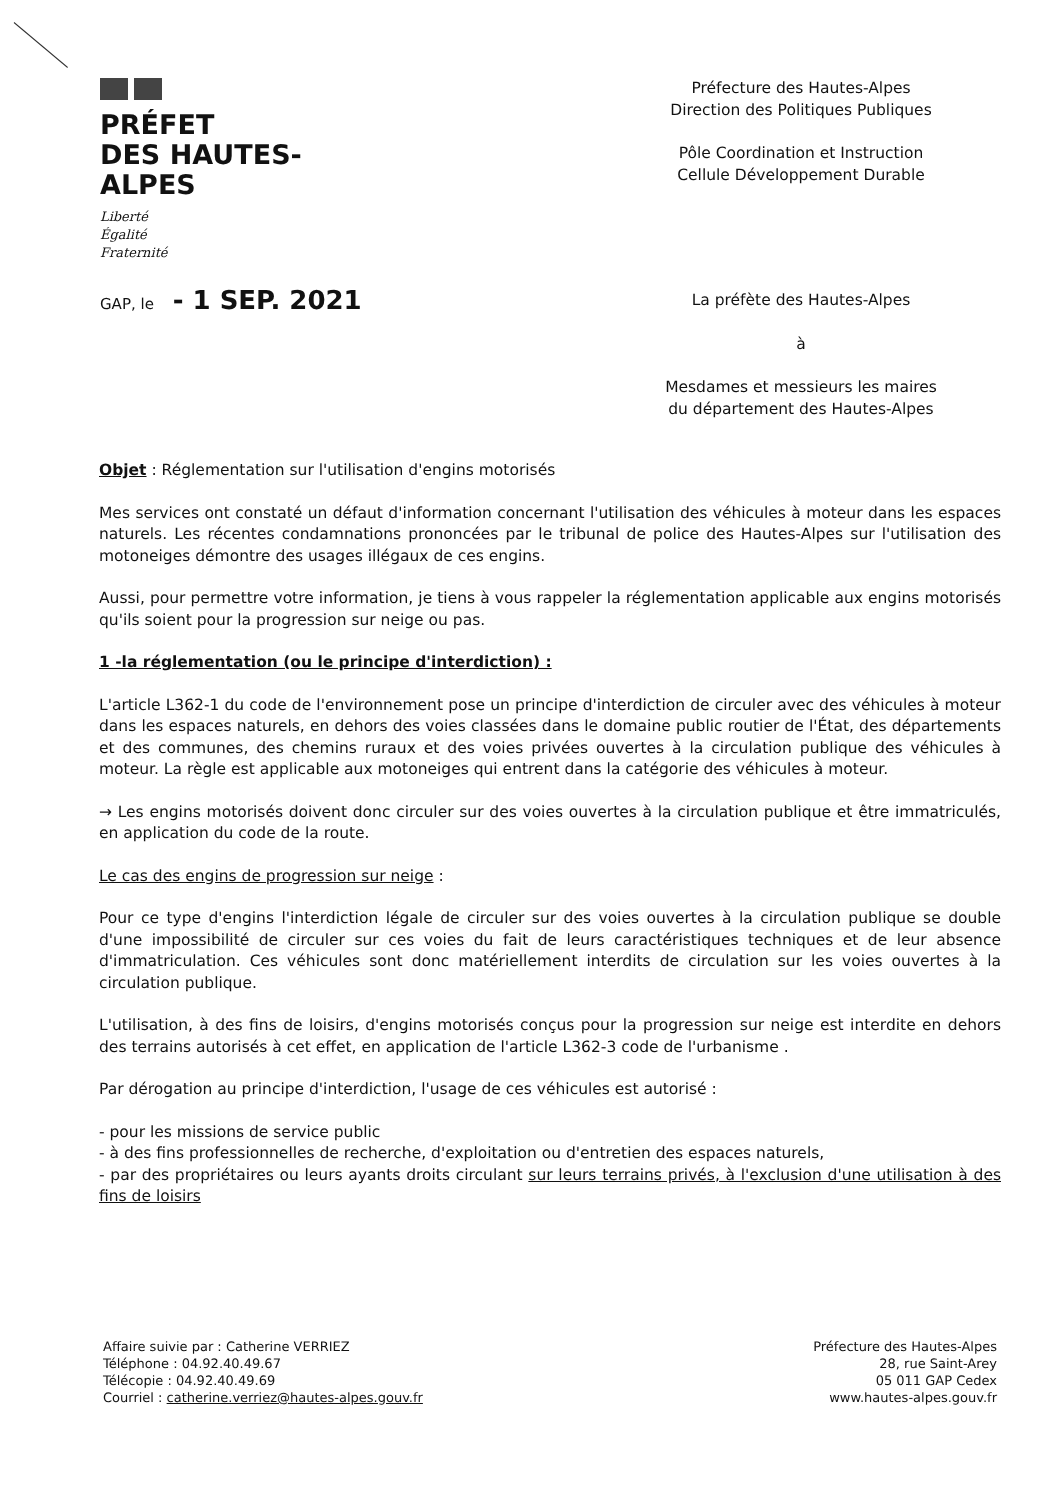PRÉFET
DES HAUTES-
ALPES
Liberté
Égalité
Fraternité
Préfecture des Hautes-Alpes
Direction des Politiques Publiques
Pôle Coordination et Instruction
Cellule Développement Durable
GAP, le - 1 SEP. 2021
La préfète des Hautes-Alpes
à
Mesdames et messieurs les maires
du département des Hautes-Alpes
Objet : Réglementation sur l'utilisation d'engins motorisés
Mes services ont constaté un défaut d'information concernant l'utilisation des véhicules à moteur dans les espaces naturels. Les récentes condamnations prononcées par le tribunal de police des Hautes-Alpes sur l'utilisation des motoneiges démontre des usages illégaux de ces engins.
Aussi, pour permettre votre information, je tiens à vous rappeler la réglementation applicable aux engins motorisés qu'ils soient pour la progression sur neige ou pas.
1 -la réglementation (ou le principe d'interdiction) :
L'article L362-1 du code de l'environnement pose un principe d'interdiction de circuler avec des véhicules à moteur dans les espaces naturels, en dehors des voies classées dans le domaine public routier de l'État, des départements et des communes, des chemins ruraux et des voies privées ouvertes à la circulation publique des véhicules à moteur. La règle est applicable aux motoneiges qui entrent dans la catégorie des véhicules à moteur.
→ Les engins motorisés doivent donc circuler sur des voies ouvertes à la circulation publique et être immatriculés, en application du code de la route.
Le cas des engins de progression sur neige :
Pour ce type d'engins l'interdiction légale de circuler sur des voies ouvertes à la circulation publique se double d'une impossibilité de circuler sur ces voies du fait de leurs caractéristiques techniques et de leur absence d'immatriculation. Ces véhicules sont donc matériellement interdits de circulation sur les voies ouvertes à la circulation publique.
L'utilisation, à des fins de loisirs, d'engins motorisés conçus pour la progression sur neige est interdite en dehors des terrains autorisés à cet effet, en application de l'article L362-3 code de l'urbanisme .
Par dérogation au principe d'interdiction, l'usage de ces véhicules est autorisé :
- pour les missions de service public
- à des fins professionnelles de recherche, d'exploitation ou d'entretien des espaces naturels,
- par des propriétaires ou leurs ayants droits circulant sur leurs terrains privés, à l'exclusion d'une utilisation à des fins de loisirs
Affaire suivie par : Catherine VERRIEZ
Téléphone : 04.92.40.49.67
Télécopie : 04.92.40.49.69
Courriel : catherine.verriez@hautes-alpes.gouv.fr
Préfecture des Hautes-Alpes
28, rue Saint-Arey
05 011 GAP Cedex
www.hautes-alpes.gouv.fr